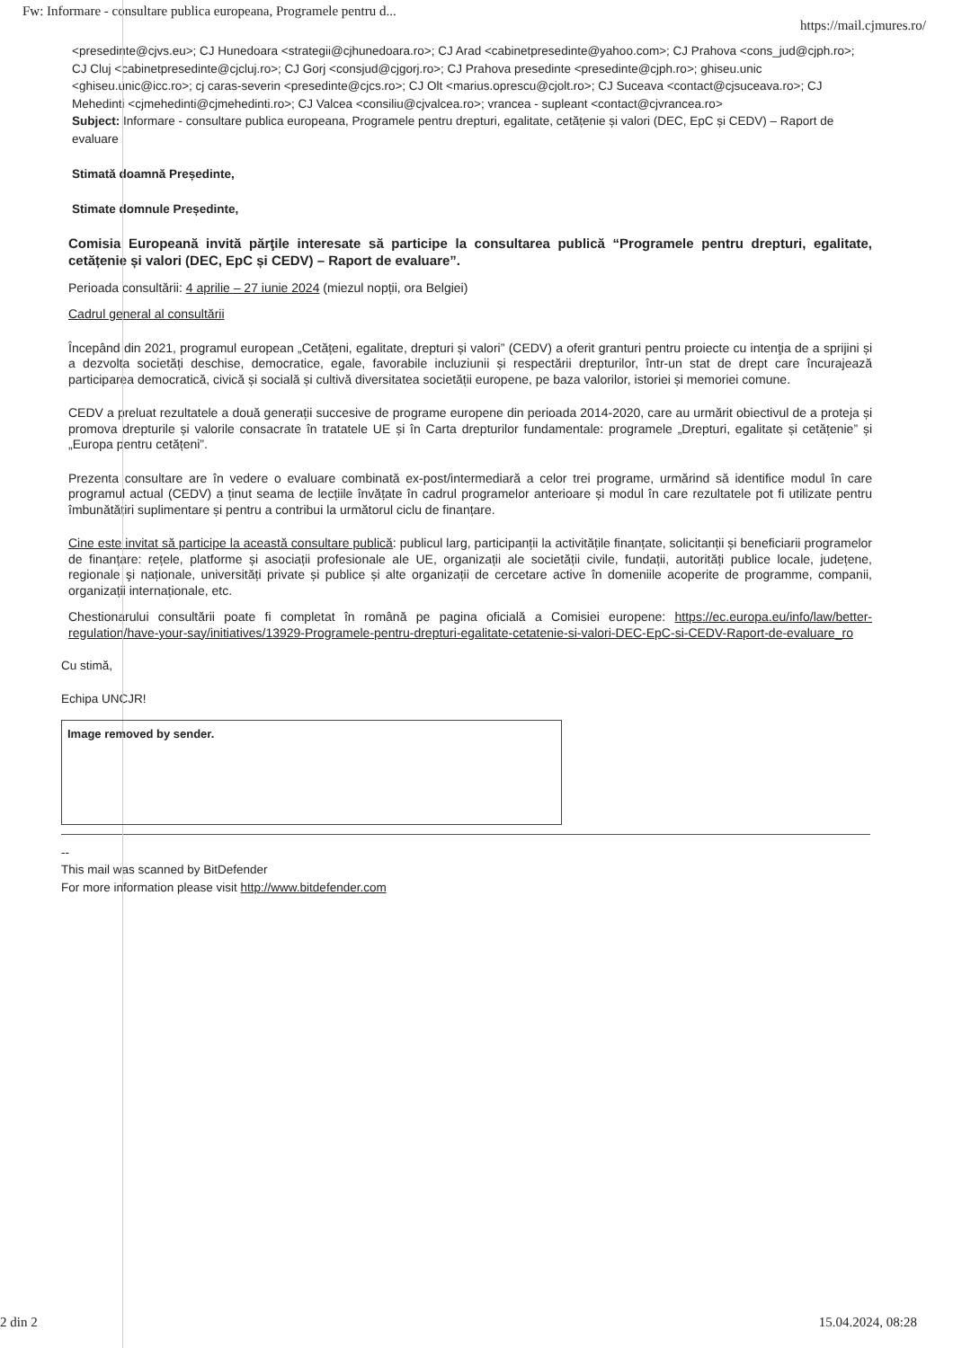Fw: Informare - consultare publica europeana, Programele pentru d... https://mail.cjmures.ro/
<presedinte@cjvs.eu>; CJ Hunedoara <strategii@cjhunedoara.ro>; CJ Arad <cabinetpresedinte@yahoo.com>; CJ Prahova <cons_jud@cjph.ro>; CJ Cluj <cabinetpresedinte@cjcluj.ro>; CJ Gorj <consjud@cjgorj.ro>; CJ Prahova presedinte <presedinte@cjph.ro>; ghiseu.unic <ghiseu.unic@icc.ro>; cj caras-severin <presedinte@cjcs.ro>; CJ Olt <marius.oprescu@cjolt.ro>; CJ Suceava <contact@cjsuceava.ro>; CJ Mehedinti <cjmehedinti@cjmehedinti.ro>; CJ Valcea <consiliu@cjvalcea.ro>; vrancea - supleant <contact@cjvrancea.ro>
Subject: Informare - consultare publica europeana, Programele pentru drepturi, egalitate, cetățenie și valori (DEC, EpC și CEDV) – Raport de evaluare
Stimată doamnă Președinte,
Stimate domnule Președinte,
Comisia Europeană invită părţile interesate să participe la consultarea publică “Programele pentru drepturi, egalitate, cetățenie și valori (DEC, EpC și CEDV) – Raport de evaluare”.
Perioada consultării: 4 aprilie – 27 iunie 2024 (miezul nopții, ora Belgiei)
Cadrul general al consultării
Începând din 2021, programul european „Cetățeni, egalitate, drepturi și valori” (CEDV) a oferit granturi pentru proiecte cu intenţia de a sprijini și a dezvolta societăți deschise, democratice, egale, favorabile incluziunii și respectării drepturilor, într-un stat de drept care încurajează participarea democratică, civică și socială și cultivă diversitatea societății europene, pe baza valorilor, istoriei și memoriei comune.
CEDV a preluat rezultatele a două generații succesive de programe europene din perioada 2014-2020, care au urmărit obiectivul de a proteja și promova drepturile și valorile consacrate în tratatele UE și în Carta drepturilor fundamentale: programele „Drepturi, egalitate și cetățenie” și „Europa pentru cetățeni”.
Prezenta consultare are în vedere o evaluare combinată ex-post/intermediară a celor trei programe, urmărind să identifice modul în care programul actual (CEDV) a ținut seama de lecțiile învățate în cadrul programelor anterioare și modul în care rezultatele pot fi utilizate pentru îmbunătățiri suplimentare și pentru a contribui la următorul ciclu de finanțare.
Cine este invitat să participe la această consultare publică: publicul larg, participanții la activitățile finanțate, solicitanții și beneficiarii programelor de finanțare: rețele, platforme și asociații profesionale ale UE, organizații ale societății civile, fundații, autorități publice locale, județene, regionale şi naționale, universități private și publice și alte organizații de cercetare active în domeniile acoperite de programme, companii, organizații internaționale, etc.
Chestionarului consultării poate fi completat în română pe pagina oficială a Comisiei europene: https://ec.europa.eu/info/law/better-regulation/have-your-say/initiatives/13929-Programele-pentru-drepturi-egalitate-cetatenie-si-valori-DEC-EpC-si-CEDV-Raport-de-evaluare_ro
Cu stimă,
Echipa UNCJR!
Image removed by sender.
--
This mail was scanned by BitDefender
For more information please visit http://www.bitdefender.com
2 din 2 15.04.2024, 08:28